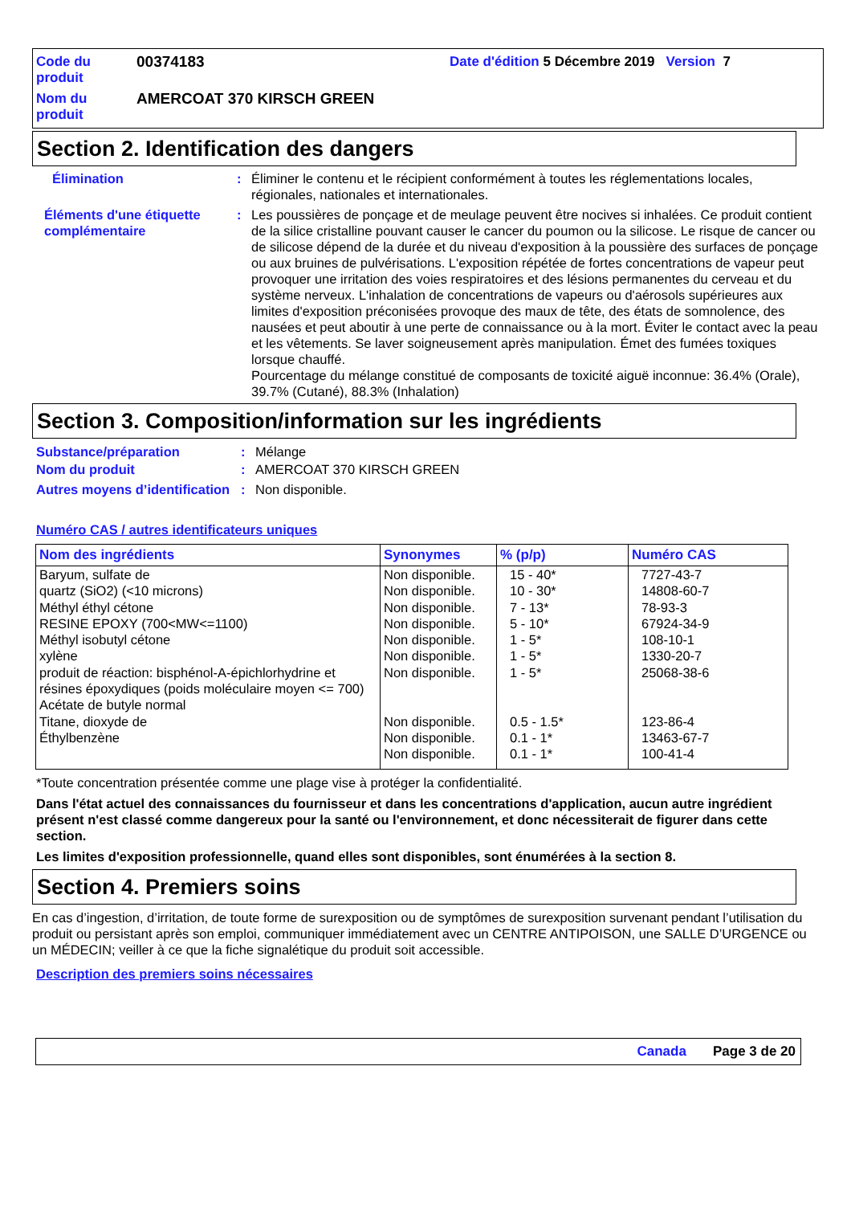Code du produit
00374183
Date d'édition 5 Décembre 2019 Version 7
Nom du produit
AMERCOAT 370 KIRSCH GREEN
Section 2. Identification des dangers
Élimination
:
Éliminer le contenu et le récipient conformément à toutes les réglementations locales, régionales, nationales et internationales.
Éléments d'une étiquette complémentaire
:
Les poussières de ponçage et de meulage peuvent être nocives si inhalées. Ce produit contient de la silice cristalline pouvant causer le cancer du poumon ou la silicose. Le risque de cancer ou de silicose dépend de la durée et du niveau d'exposition à la poussière des surfaces de ponçage ou aux bruines de pulvérisations. L'exposition répétée de fortes concentrations de vapeur peut provoquer une irritation des voies respiratoires et des lésions permanentes du cerveau et du système nerveux. L'inhalation de concentrations de vapeurs ou d'aérosols supérieures aux limites d'exposition préconisées provoque des maux de tête, des états de somnolence, des nausées et peut aboutir à une perte de connaissance ou à la mort. Éviter le contact avec la peau et les vêtements. Se laver soigneusement après manipulation. Émet des fumées toxiques lorsque chauffé.
Pourcentage du mélange constitué de composants de toxicité aiguë inconnue: 36.4% (Orale), 39.7% (Cutané), 88.3% (Inhalation)
Section 3. Composition/information sur les ingrédients
Substance/préparation
:
Mélange
Nom du produit
:
AMERCOAT 370 KIRSCH GREEN
Autres moyens d’identification
:
Non disponible.
Numéro CAS / autres identificateurs uniques
| Nom des ingrédients | Synonymes | % (p/p) | Numéro CAS |
| --- | --- | --- | --- |
| Baryum, sulfate de quartz (SiO2) (<10 microns) Méthyl éthyl cétone RESINE EPOXY (700<MW<=1100) Méthyl isobutyl cétone xylène produit de réaction: bisphénol-A-épichlorhydrine et résines époxydiques (poids moléculaire moyen <= 700) Acétate de butyle normal Titane, dioxyde de Éthylbenzène | Non disponible. Non disponible. Non disponible. Non disponible. Non disponible. Non disponible. Non disponible. Non disponible. Non disponible. Non disponible. | 15 - 40* 10 - 30* 7 - 13* 5 - 10* 1 - 5* 1 - 5* 1 - 5* 0.5 - 1.5* 0.1 - 1* 0.1 - 1* | 7727-43-7 14808-60-7 78-93-3 67924-34-9 108-10-1 1330-20-7 25068-38-6 123-86-4 13463-67-7 100-41-4 |
*Toute concentration présentée comme une plage vise à protéger la confidentialité.
Dans l'état actuel des connaissances du fournisseur et dans les concentrations d'application, aucun autre ingrédient présent n'est classé comme dangereux pour la santé ou l'environnement, et donc nécessiterait de figurer dans cette section.
Les limites d'exposition professionnelle, quand elles sont disponibles, sont énumérées à la section 8.
Section 4. Premiers soins
En cas d’ingestion, d’irritation, de toute forme de surexposition ou de symptômes de surexposition survenant pendant l’utilisation du produit ou persistant après son emploi, communiquer immédiatement avec un CENTRE ANTIPOISON, une SALLE D’URGENCE ou un MÉDECIN; veiller à ce que la fiche signalétique du produit soit accessible.
Description des premiers soins nécessaires
Canada Page 3 de 20